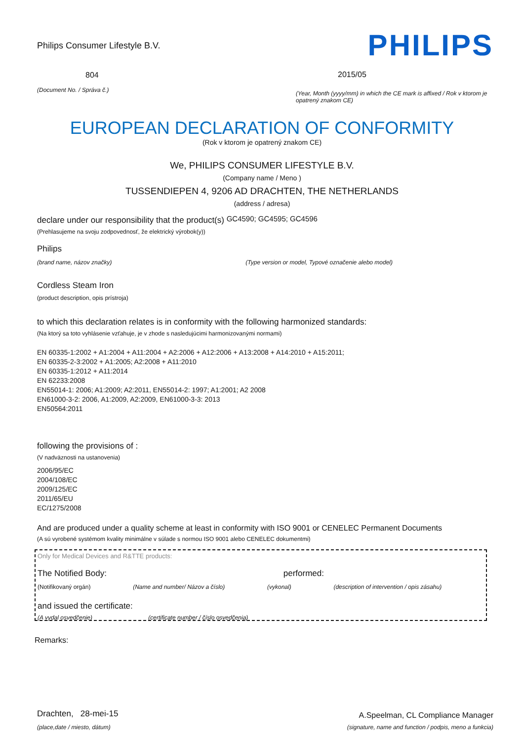Philips Consumer Lifestyle B.V.
804
(Document No. / Správa č.)
PHILIPS
2015/05
(Year, Month (yyyy/mm) in which the CE mark is affixed / Rok v ktorom je opatrený znakom CE)
EUROPEAN DECLARATION OF CONFORMITY
(Rok v ktorom je opatrený znakom CE)
We, PHILIPS CONSUMER LIFESTYLE B.V.
(Company name / Meno )
TUSSENDIEPEN 4, 9206 AD DRACHTEN, THE NETHERLANDS
(address / adresa)
declare under our responsibility that the product(s) GC4590; GC4595; GC4596
(Prehlasujeme na svoju zodpovednosť, že elektrický výrobok(y))
Philips
(brand name, názov značky) (Type version or model, Typové označenie alebo model)
Cordless Steam Iron
(product description, opis prístroja)
to which this declaration relates is in conformity with the following harmonized standards:
(Na ktorý sa toto vyhlásenie vzťahuje, je v zhode s nasledujúcimi harmonizovanými normami)
EN 60335-1:2002 + A1:2004 + A11:2004 + A2:2006 + A12:2006 + A13:2008 + A14:2010 + A15:2011;
EN 60335-2-3:2002 + A1:2005; A2:2008 + A11:2010
EN 60335-1:2012 + A11:2014
EN 62233:2008
EN55014-1: 2006; A1:2009; A2:2011, EN55014-2: 1997; A1:2001; A2 2008
EN61000-3-2: 2006, A1:2009, A2:2009, EN61000-3-3: 2013
EN50564:2011
following the provisions of :
(V nadväznosti na ustanovenia)
2006/95/EC
2004/108/EC
2009/125/EC
2011/65/EU
EC/1275/2008
And are produced under a quality scheme at least in conformity with ISO 9001 or CENELEC Permanent Documents
(A sú vyrobené systémom kvality minimálne v súlade s normou ISO 9001 alebo CENELEC dokumentmi)
Only for Medical Devices and R&TTE products:
The Notified Body: performed:
(Notifikovaný orgán) (Name and number/ Názov a číslo) (vykonal) (description of intervention / opis zásahu)
and issued the certificate:
(A vydal osvedčenie) (certificate number / číslo osvedčenia)
Remarks:
Drachten, 28-mei-15
(place,date / miesto, dátum)
A.Speelman, CL Compliance Manager
(signature, name and function / podpis, meno a funkcia)